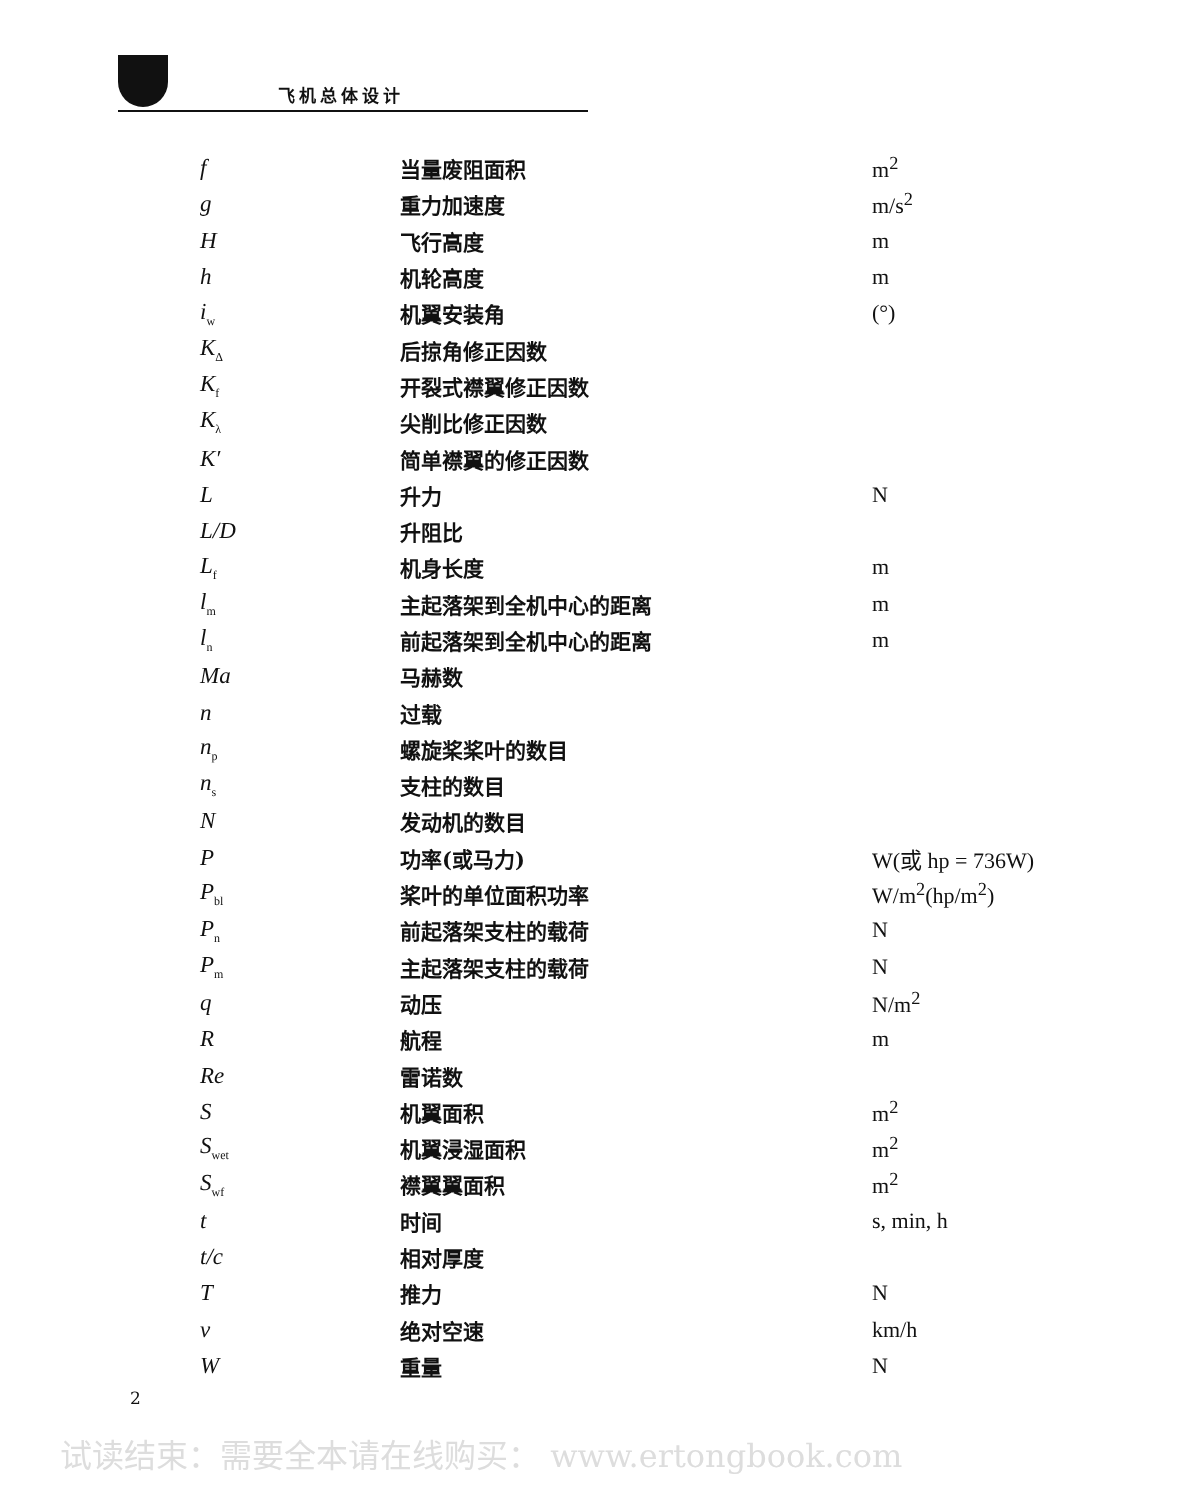飞机总体设计
| f | 当量废阻面积 | m<sup>2</sup> |
| g | 重力加速度 | m/s<sup>2</sup> |
| H | 飞行高度 | m |
| h | 机轮高度 | m |
| i<sub>w</sub> | 机翼安装角 | (°) |
| K<sub>Δ</sub> | 后掠角修正因数 | |
| K<sub>f</sub> | 开裂式襟翼修正因数 | |
| K<sub>λ</sub> | 尖削比修正因数 | |
| K′ | 简单襟翼的修正因数 | |
| L | 升力 | N |
| L/D | 升阻比 | |
| L<sub>f</sub> | 机身长度 | m |
| l<sub>m</sub> | 主起落架到全机中心的距离 | m |
| l<sub>n</sub> | 前起落架到全机中心的距离 | m |
| Ma | 马赫数 | |
| n | 过载 | |
| n<sub>p</sub> | 螺旋桨桨叶的数目 | |
| n<sub>s</sub> | 支柱的数目 | |
| N | 发动机的数目 | |
| P | 功率(或马力) | W(或 hp = 736W) |
| P<sub>bl</sub> | 桨叶的单位面积功率 | W/m<sup>2</sup>(hp/m<sup>2</sup>) |
| P<sub>n</sub> | 前起落架支柱的载荷 | N |
| P<sub>m</sub> | 主起落架支柱的载荷 | N |
| q | 动压 | N/m<sup>2</sup> |
| R | 航程 | m |
| Re | 雷诺数 | |
| S | 机翼面积 | m<sup>2</sup> |
| S<sub>wet</sub> | 机翼浸湿面积 | m<sup>2</sup> |
| S<sub>wf</sub> | 襟翼翼面积 | m<sup>2</sup> |
| t | 时间 | s, min, h |
| t/c | 相对厚度 | |
| T | 推力 | N |
| v | 绝对空速 | km/h |
| W | 重量 | N |
2
试读结束：需要全本请在线购买： www.ertongbook.com